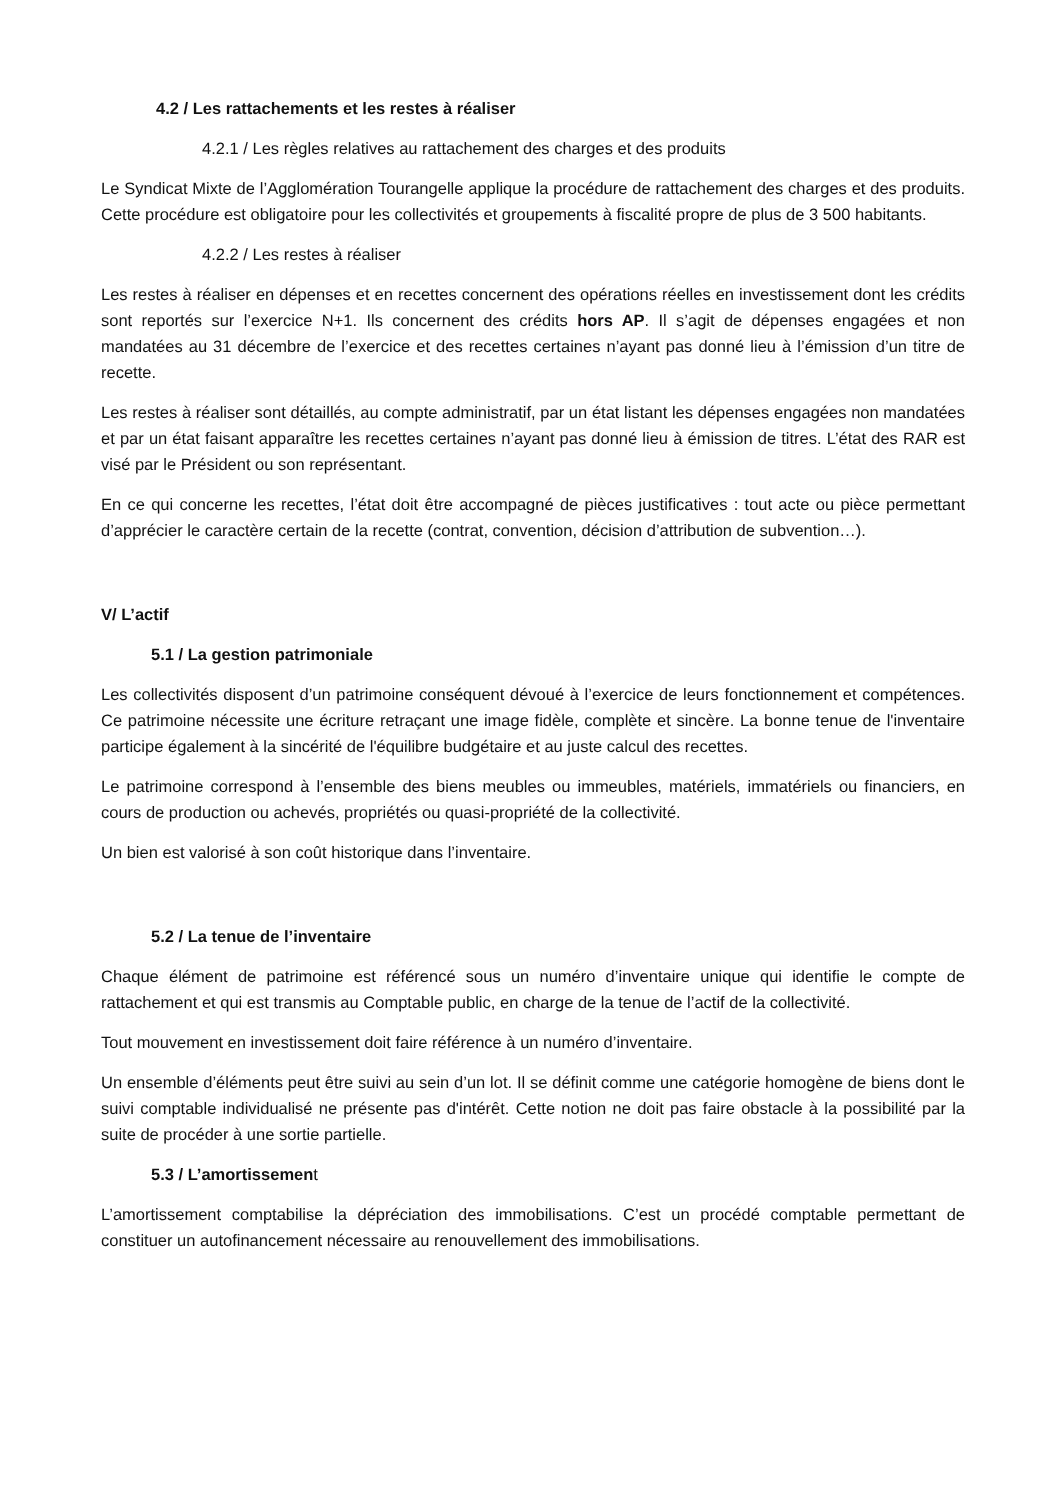4.2 / Les rattachements et les restes à réaliser
4.2.1 / Les règles relatives au rattachement des charges et des produits
Le Syndicat Mixte de l’Agglomération Tourangelle applique la procédure de rattachement des charges et des produits. Cette procédure est obligatoire pour les collectivités et groupements à fiscalité propre de plus de 3 500 habitants.
4.2.2 / Les restes à réaliser
Les restes à réaliser en dépenses et en recettes concernent des opérations réelles en investissement dont les crédits sont reportés sur l’exercice N+1. Ils concernent des crédits hors AP. Il s’agit de dépenses engagées et non mandatées au 31 décembre de l’exercice et des recettes certaines n’ayant pas donné lieu à l’émission d’un titre de recette.
Les restes à réaliser sont détaillés, au compte administratif, par un état listant les dépenses engagées non mandatées et par un état faisant apparaître les recettes certaines n’ayant pas donné lieu à émission de titres. L’état des RAR est visé par le Président ou son représentant.
En ce qui concerne les recettes, l’état doit être accompagné de pièces justificatives : tout acte ou pièce permettant d’apprécier le caractère certain de la recette (contrat, convention, décision d’attribution de subvention…).
V/ L’actif
5.1 / La gestion patrimoniale
Les collectivités disposent d’un patrimoine conséquent dévoué à l’exercice de leurs fonctionnement et compétences. Ce patrimoine nécessite une écriture retraçant une image fidèle, complète et sincère. La bonne tenue de l'inventaire participe également à la sincérité de l'équilibre budgétaire et au juste calcul des recettes.
Le patrimoine correspond à l’ensemble des biens meubles ou immeubles, matériels, immatériels ou financiers, en cours de production ou achevés, propriétés ou quasi-propriété de la collectivité.
Un bien est valorisé à son coût historique dans l’inventaire.
5.2 / La tenue de l’inventaire
Chaque élément de patrimoine est référencé sous un numéro d’inventaire unique qui identifie le compte de rattachement et qui est transmis au Comptable public, en charge de la tenue de l’actif de la collectivité.
Tout mouvement en investissement doit faire référence à un numéro d’inventaire.
Un ensemble d’éléments peut être suivi au sein d’un lot. Il se définit comme une catégorie homogène de biens dont le suivi comptable individualisé ne présente pas d'intérêt. Cette notion ne doit pas faire obstacle à la possibilité par la suite de procéder à une sortie partielle.
5.3 / L’amortissement
L’amortissement comptabilise la dépréciation des immobilisations. C’est un procédé comptable permettant de constituer un autofinancement nécessaire au renouvellement des immobilisations.